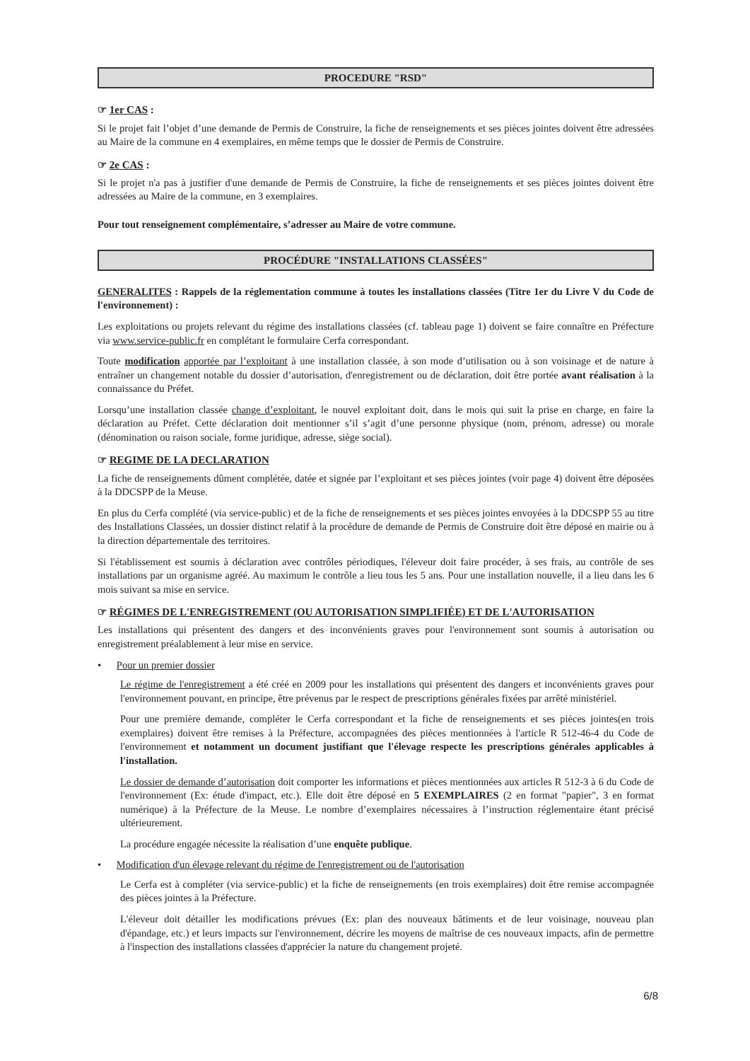PROCEDURE "RSD"
☞ 1er CAS :
Si le projet fait l’objet d’une demande de Permis de Construire, la fiche de renseignements et ses pièces jointes doivent être adressées au Maire de la commune en 4 exemplaires, en même temps que le dossier de Permis de Construire.
☞ 2e CAS :
Si le projet n'a pas à justifier d'une demande de Permis de Construire, la fiche de renseignements et ses pièces jointes doivent être adressées au Maire de la commune, en 3 exemplaires.
Pour tout renseignement complémentaire, s’adresser au Maire de votre commune.
PROCÉDURE "INSTALLATIONS CLASSÉES"
GENERALITES : Rappels de la réglementation commune à toutes les installations classées (Titre 1er du Livre V du Code de l'environnement) :
Les exploitations ou projets relevant du régime des installations classées (cf. tableau page 1) doivent se faire connaître en Préfecture via www.service-public.fr en complétant le formulaire Cerfa correspondant.
Toute modification apportée par l’exploitant à une installation classée, à son mode d’utilisation ou à son voisinage et de nature à entraîner un changement notable du dossier d’autorisation, d'enregistrement ou de déclaration, doit être portée avant réalisation à la connaissance du Préfet.
Lorsqu’une installation classée change d’exploitant, le nouvel exploitant doit, dans le mois qui suit la prise en charge, en faire la déclaration au Préfet. Cette déclaration doit mentionner s’il s’agit d’une personne physique (nom, prénom, adresse) ou morale (dénomination ou raison sociale, forme juridique, adresse, siège social).
☞ REGIME DE LA DECLARATION
La fiche de renseignements dûment complétée, datée et signée par l’exploitant et ses pièces jointes (voir page 4) doivent être déposées à la DDCSPP de la Meuse.
En plus du Cerfa complété (via service-public) et de la fiche de renseignements et ses pièces jointes envoyées à la DDCSPP 55 au titre des Installations Classées, un dossier distinct relatif à la procédure de demande de Permis de Construire doit être déposé en mairie ou à la direction départementale des territoires.
Si l'établissement est soumis à déclaration avec contrôles périodiques, l'éleveur doit faire procéder, à ses frais, au contrôle de ses installations par un organisme agréé. Au maximum le contrôle a lieu tous les 5 ans. Pour une installation nouvelle, il a lieu dans les 6 mois suivant sa mise en service.
☞ RÉGIMES DE L'ENREGISTREMENT (OU AUTORISATION SIMPLIFIÉE) ET DE L'AUTORISATION
Les installations qui présentent des dangers et des inconvénients graves pour l'environnement sont soumis à autorisation ou enregistrement préalablement à leur mise en service.
• Pour un premier dossier
Le régime de l'enregistrement a été créé en 2009 pour les installations qui présentent des dangers et inconvénients graves pour l'environnement pouvant, en principe, être prévenus par le respect de prescriptions générales fixées par arrêté ministériel.
Pour une première demande, compléter le Cerfa correspondant et la fiche de renseignements et ses pièces jointes(en trois exemplaires) doivent être remises à la Préfecture, accompagnées des pièces mentionnées à l'article R 512-46-4 du Code de l'environnement et notamment un document justifiant que l'élevage respecte les prescriptions générales applicables à l'installation.
Le dossier de demande d’autorisation doit comporter les informations et pièces mentionnées aux articles R 512-3 à 6 du Code de l'environnement (Ex: étude d'impact, etc.). Elle doit être déposé en 5 EXEMPLAIRES (2 en format "papier", 3 en format numérique) à la Préfecture de la Meuse. Le nombre d’exemplaires nécessaires à l’instruction réglementaire étant précisé ultérieurement.
La procédure engagée nécessite la réalisation d’une enquête publique.
• Modification d'un élevage relevant du régime de l'enregistrement ou de l'autorisation
Le Cerfa est à compléter (via service-public) et la fiche de renseignements (en trois exemplaires) doit être remise accompagnée des pièces jointes à la Préfecture.
L'éleveur doit détailler les modifications prévues (Ex: plan des nouveaux bâtiments et de leur voisinage, nouveau plan d'épandage, etc.) et leurs impacts sur l'environnement, décrire les moyens de maîtrise de ces nouveaux impacts, afin de permettre à l'inspection des installations classées d'apprécier la nature du changement projeté.
6/8